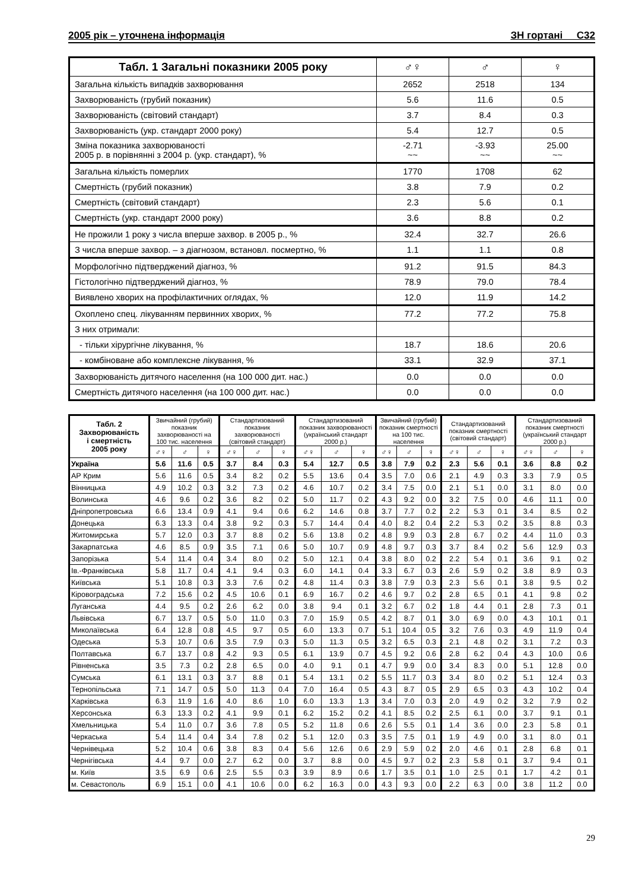2005 рік – уточнена інформація ЗН гортані С32
| Табл. 1 Загальні показники 2005 року | ♂♀ | ♂ | ♀ |
| --- | --- | --- | --- |
| Загальна кількість випадків захворювання | 2652 | 2518 | 134 |
| Захворюваність (грубий показник) | 5.6 | 11.6 | 0.5 |
| Захворюваність (світовий стандарт) | 3.7 | 8.4 | 0.3 |
| Захворюваність (укр. стандарт 2000 року) | 5.4 | 12.7 | 0.5 |
| Зміна показника захворюваності 2005 р. в порівнянні з 2004 р. (укр. стандарт), % | -2.71 ~~ | -3.93 ~~ | 25.00 ~~ |
| Загальна кількість померлих | 1770 | 1708 | 62 |
| Смертність (грубий показник) | 3.8 | 7.9 | 0.2 |
| Смертність (світовий стандарт) | 2.3 | 5.6 | 0.1 |
| Смертність (укр. стандарт 2000 року) | 3.6 | 8.8 | 0.2 |
| Не прожили 1 року з числа вперше захвор. в 2005 р., % | 32.4 | 32.7 | 26.6 |
| З числа вперше захвор. – з діагнозом, встановл. посмертно, % | 1.1 | 1.1 | 0.8 |
| Морфологічно підтверджений діагноз, % | 91.2 | 91.5 | 84.3 |
| Гістологічно підтверджений діагноз, % | 78.9 | 79.0 | 78.4 |
| Виявлено хворих на профілактичних оглядах, % | 12.0 | 11.9 | 14.2 |
| Охоплено спец. лікуванням первинних хворих, % | 77.2 | 77.2 | 75.8 |
| З них отримали: | | | |
| - тільки хірургічне лікування, % | 18.7 | 18.6 | 20.6 |
| - комбіноване або комплексне лікування, % | 33.1 | 32.9 | 37.1 |
| Захворюваність дитячого населення (на 100 000 дит. нас.) | 0.0 | 0.0 | 0.0 |
| Смертність дитячого населення (на 100 000 дит. нас.) | 0.0 | 0.0 | 0.0 |
| Табл. 2 Захворюваність і смертність 2005 року | Звичайний (грубий) показник захворюваності на 100 тис. населення | | | Стандартизований показник захворюваності (світовий стандарт) | | | Стандартизований показник захворюваності (український стандарт 2000 р.) | | | Звичайний (грубий) показник смертності на 100 тис. населення | | | Стандартизований показник смертності (світовий стандарт) | | | Стандартизований показник смертності (український стандарт 2000 р.) | | |
| --- | --- | --- | --- | --- | --- | --- | --- | --- | --- | --- | --- | --- | --- | --- | --- | --- | --- | --- |
| | ♂♀ | ♂ | ♀ | ♂♀ | ♂ | ♀ | ♂♀ | ♂ | ♀ | ♂♀ | ♂ | ♀ | ♂♀ | ♂ | ♀ | ♂♀ | ♂ | ♀ |
| Україна | 5.6 | 11.6 | 0.5 | 3.7 | 8.4 | 0.3 | 5.4 | 12.7 | 0.5 | 3.8 | 7.9 | 0.2 | 2.3 | 5.6 | 0.1 | 3.6 | 8.8 | 0.2 |
| АР Крим | 5.6 | 11.6 | 0.5 | 3.4 | 8.2 | 0.2 | 5.5 | 13.6 | 0.4 | 3.5 | 7.0 | 0.6 | 2.1 | 4.9 | 0.3 | 3.3 | 7.9 | 0.5 |
| Вінницька | 4.9 | 10.2 | 0.3 | 3.2 | 7.3 | 0.2 | 4.6 | 10.7 | 0.2 | 3.4 | 7.5 | 0.0 | 2.1 | 5.1 | 0.0 | 3.1 | 8.0 | 0.0 |
| Волинська | 4.6 | 9.6 | 0.2 | 3.6 | 8.2 | 0.2 | 5.0 | 11.7 | 0.2 | 4.3 | 9.2 | 0.0 | 3.2 | 7.5 | 0.0 | 4.6 | 11.1 | 0.0 |
| Дніпропетровська | 6.6 | 13.4 | 0.9 | 4.1 | 9.4 | 0.6 | 6.2 | 14.6 | 0.8 | 3.7 | 7.7 | 0.2 | 2.2 | 5.3 | 0.1 | 3.4 | 8.5 | 0.2 |
| Донецька | 6.3 | 13.3 | 0.4 | 3.8 | 9.2 | 0.3 | 5.7 | 14.4 | 0.4 | 4.0 | 8.2 | 0.4 | 2.2 | 5.3 | 0.2 | 3.5 | 8.8 | 0.3 |
| Житомирська | 5.7 | 12.0 | 0.3 | 3.7 | 8.8 | 0.2 | 5.6 | 13.8 | 0.2 | 4.8 | 9.9 | 0.3 | 2.8 | 6.7 | 0.2 | 4.4 | 11.0 | 0.3 |
| Закарпатська | 4.6 | 8.5 | 0.9 | 3.5 | 7.1 | 0.6 | 5.0 | 10.7 | 0.9 | 4.8 | 9.7 | 0.3 | 3.7 | 8.4 | 0.2 | 5.6 | 12.9 | 0.3 |
| Запорізька | 5.4 | 11.4 | 0.4 | 3.4 | 8.0 | 0.2 | 5.0 | 12.1 | 0.4 | 3.8 | 8.0 | 0.2 | 2.2 | 5.4 | 0.1 | 3.6 | 9.1 | 0.2 |
| Ів.-Франківська | 5.8 | 11.7 | 0.4 | 4.1 | 9.4 | 0.3 | 6.0 | 14.1 | 0.4 | 3.3 | 6.7 | 0.3 | 2.6 | 5.9 | 0.2 | 3.8 | 8.9 | 0.3 |
| Київська | 5.1 | 10.8 | 0.3 | 3.3 | 7.6 | 0.2 | 4.8 | 11.4 | 0.3 | 3.8 | 7.9 | 0.3 | 2.3 | 5.6 | 0.1 | 3.8 | 9.5 | 0.2 |
| Кіровоградська | 7.2 | 15.6 | 0.2 | 4.5 | 10.6 | 0.1 | 6.9 | 16.7 | 0.2 | 4.6 | 9.7 | 0.2 | 2.8 | 6.5 | 0.1 | 4.1 | 9.8 | 0.2 |
| Луганська | 4.4 | 9.5 | 0.2 | 2.6 | 6.2 | 0.0 | 3.8 | 9.4 | 0.1 | 3.2 | 6.7 | 0.2 | 1.8 | 4.4 | 0.1 | 2.8 | 7.3 | 0.1 |
| Львівська | 6.7 | 13.7 | 0.5 | 5.0 | 11.0 | 0.3 | 7.0 | 15.9 | 0.5 | 4.2 | 8.7 | 0.1 | 3.0 | 6.9 | 0.0 | 4.3 | 10.1 | 0.1 |
| Миколаївська | 6.4 | 12.8 | 0.8 | 4.5 | 9.7 | 0.5 | 6.0 | 13.3 | 0.7 | 5.1 | 10.4 | 0.5 | 3.2 | 7.6 | 0.3 | 4.9 | 11.9 | 0.4 |
| Одеська | 5.3 | 10.7 | 0.6 | 3.5 | 7.9 | 0.3 | 5.0 | 11.3 | 0.5 | 3.2 | 6.5 | 0.3 | 2.1 | 4.8 | 0.2 | 3.1 | 7.2 | 0.3 |
| Полтавська | 6.7 | 13.7 | 0.8 | 4.2 | 9.3 | 0.5 | 6.1 | 13.9 | 0.7 | 4.5 | 9.2 | 0.6 | 2.8 | 6.2 | 0.4 | 4.3 | 10.0 | 0.6 |
| Рівненська | 3.5 | 7.3 | 0.2 | 2.8 | 6.5 | 0.0 | 4.0 | 9.1 | 0.1 | 4.7 | 9.9 | 0.0 | 3.4 | 8.3 | 0.0 | 5.1 | 12.8 | 0.0 |
| Сумська | 6.1 | 13.1 | 0.3 | 3.7 | 8.8 | 0.1 | 5.4 | 13.1 | 0.2 | 5.5 | 11.7 | 0.3 | 3.4 | 8.0 | 0.2 | 5.1 | 12.4 | 0.3 |
| Тернопільська | 7.1 | 14.7 | 0.5 | 5.0 | 11.3 | 0.4 | 7.0 | 16.4 | 0.5 | 4.3 | 8.7 | 0.5 | 2.9 | 6.5 | 0.3 | 4.3 | 10.2 | 0.4 |
| Харківська | 6.3 | 11.9 | 1.6 | 4.0 | 8.6 | 1.0 | 6.0 | 13.3 | 1.3 | 3.4 | 7.0 | 0.3 | 2.0 | 4.9 | 0.2 | 3.2 | 7.9 | 0.2 |
| Херсонська | 6.3 | 13.3 | 0.2 | 4.1 | 9.9 | 0.1 | 6.2 | 15.2 | 0.2 | 4.1 | 8.5 | 0.2 | 2.5 | 6.1 | 0.0 | 3.7 | 9.1 | 0.1 |
| Хмельницька | 5.4 | 11.0 | 0.7 | 3.6 | 7.8 | 0.5 | 5.2 | 11.8 | 0.6 | 2.6 | 5.5 | 0.1 | 1.4 | 3.6 | 0.0 | 2.3 | 5.8 | 0.1 |
| Черкаська | 5.4 | 11.4 | 0.4 | 3.4 | 7.8 | 0.2 | 5.1 | 12.0 | 0.3 | 3.5 | 7.5 | 0.1 | 1.9 | 4.9 | 0.0 | 3.1 | 8.0 | 0.1 |
| Чернівецька | 5.2 | 10.4 | 0.6 | 3.8 | 8.3 | 0.4 | 5.6 | 12.6 | 0.6 | 2.9 | 5.9 | 0.2 | 2.0 | 4.6 | 0.1 | 2.8 | 6.8 | 0.1 |
| Чернігівська | 4.4 | 9.7 | 0.0 | 2.7 | 6.2 | 0.0 | 3.7 | 8.8 | 0.0 | 4.5 | 9.7 | 0.2 | 2.3 | 5.8 | 0.1 | 3.7 | 9.4 | 0.1 |
| м. Київ | 3.5 | 6.9 | 0.6 | 2.5 | 5.5 | 0.3 | 3.9 | 8.9 | 0.6 | 1.7 | 3.5 | 0.1 | 1.0 | 2.5 | 0.1 | 1.7 | 4.2 | 0.1 |
| м. Севастополь | 6.9 | 15.1 | 0.0 | 4.1 | 10.6 | 0.0 | 6.2 | 16.3 | 0.0 | 4.3 | 9.3 | 0.0 | 2.2 | 6.3 | 0.0 | 3.8 | 11.2 | 0.0 |
29